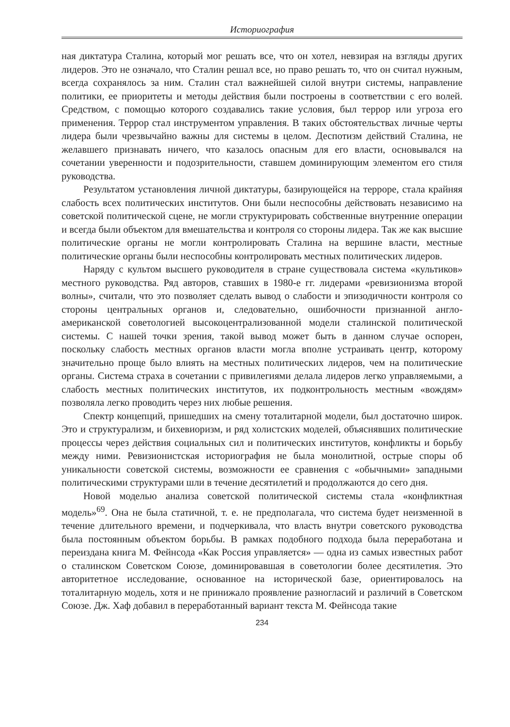Историография
ная диктатура Сталина, который мог решать все, что он хотел, невзирая на взгляды других лидеров. Это не означало, что Сталин решал все, но право решать то, что он считал нужным, всегда сохранялось за ним. Сталин стал важнейшей силой внутри системы, направление политики, ее приоритеты и методы действия были построены в соответствии с его волей. Средством, с помощью которого создавались такие условия, был террор или угроза его применения. Террор стал инструментом управления. В таких обстоятельствах личные черты лидера были чрезвычайно важны для системы в целом. Деспотизм действий Сталина, не желавшего признавать ничего, что казалось опасным для его власти, основывался на сочетании уверенности и подозрительности, ставшем доминирующим элементом его стиля руководства.
Результатом установления личной диктатуры, базирующейся на терроре, стала крайняя слабость всех политических институтов. Они были неспособны действовать независимо на советской политической сцене, не могли структурировать собственные внутренние операции и всегда были объектом для вмешательства и контроля со стороны лидера. Так же как высшие политические органы не могли контролировать Сталина на вершине власти, местные политические органы были неспособны контролировать местных политических лидеров.
Наряду с культом высшего руководителя в стране существовала система «культиков» местного руководства. Ряд авторов, ставших в 1980-е гг. лидерами «ревизионизма второй волны», считали, что это позволяет сделать вывод о слабости и эпизодичности контроля со стороны центральных органов и, следовательно, ошибочности признанной англо-американской советологией высокоцентрализованной модели сталинской политической системы. С нашей точки зрения, такой вывод может быть в данном случае оспорен, поскольку слабость местных органов власти могла вполне устраивать центр, которому значительно проще было влиять на местных политических лидеров, чем на политические органы. Система страха в сочетании с привилегиями делала лидеров легко управляемыми, а слабость местных политических институтов, их подконтрольность местным «вождям» позволяла легко проводить через них любые решения.
Спектр концепций, пришедших на смену тоталитарной модели, был достаточно широк. Это и структурализм, и бихевиоризм, и ряд холистских моделей, объяснявших политические процессы через действия социальных сил и политических институтов, конфликты и борьбу между ними. Ревизионистская историография не была монолитной, острые споры об уникальности советской системы, возможности ее сравнения с «обычными» западными политическими структурами шли в течение десятилетий и продолжаются до сего дня.
Новой моделью анализа советской политической системы стала «конфликтная модель»<sup>69</sup>. Она не была статичной, т. е. не предполагала, что система будет неизменной в течение длительного времени, и подчеркивала, что власть внутри советского руководства была постоянным объектом борьбы. В рамках подобного подхода была переработана и переиздана книга М. Фейнсода «Как Россия управляется» — одна из самых известных работ о сталинском Советском Союзе, доминировавшая в советологии более десятилетия. Это авторитетное исследование, основанное на исторической базе, ориентировалось на тоталитарную модель, хотя и не принижало проявление разногласий и различий в Советском Союзе. Дж. Хаф добавил в переработанный вариант текста М. Фейнсода такие
234